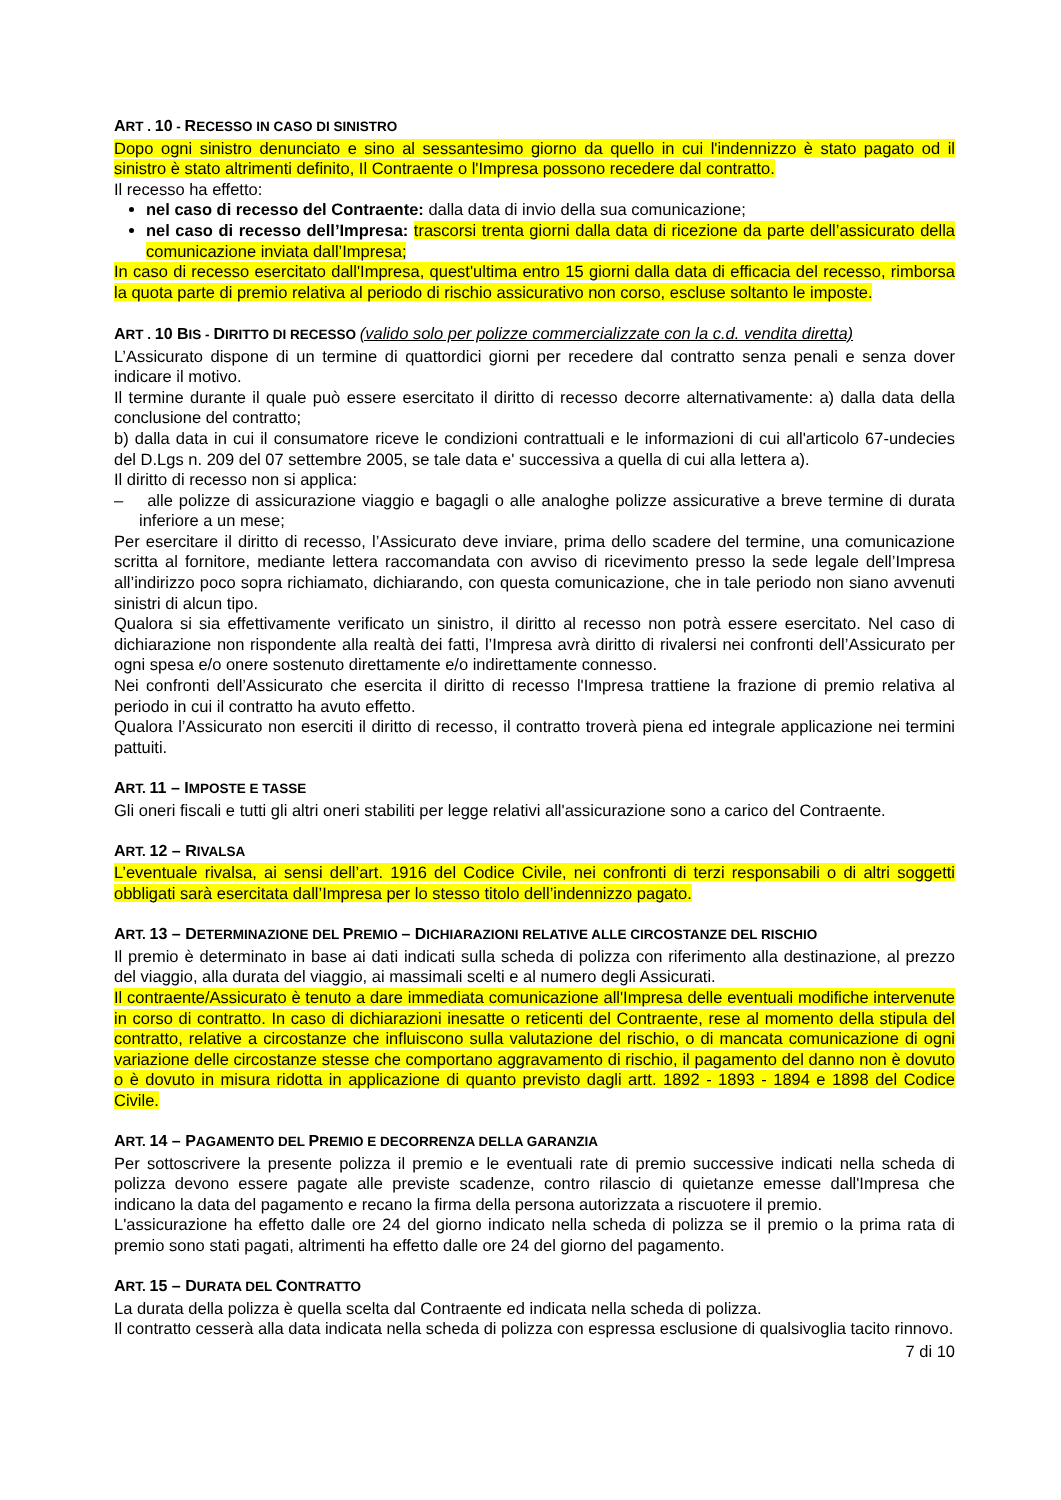ART . 10 - RECESSO IN CASO DI SINISTRO
Dopo ogni sinistro denunciato e sino al sessantesimo giorno da quello in cui l'indennizzo è stato pagato od il sinistro è stato altrimenti definito, Il Contraente o l'Impresa possono recedere dal contratto.
Il recesso ha effetto:
nel caso di recesso del Contraente: dalla data di invio della sua comunicazione;
nel caso di recesso dell’Impresa: trascorsi trenta giorni dalla data di ricezione da parte dell’assicurato della comunicazione inviata dall’Impresa;
In caso di recesso esercitato dall'Impresa, quest'ultima entro 15 giorni dalla data di efficacia del recesso, rimborsa la quota parte di premio relativa al periodo di rischio assicurativo non corso, escluse soltanto le imposte.
ART . 10 BIS - DIRITTO DI RECESSO (valido solo per polizze commercializzate con la c.d. vendita diretta)
L’Assicurato dispone di un termine di quattordici giorni per recedere dal contratto senza penali e senza dover indicare il motivo.
Il termine durante il quale può essere esercitato il diritto di recesso decorre alternativamente: a) dalla data della conclusione del contratto;
b) dalla data in cui il consumatore riceve le condizioni contrattuali e le informazioni di cui all'articolo 67-undecies del D.Lgs n. 209 del 07 settembre 2005, se tale data e' successiva a quella di cui alla lettera a).
Il diritto di recesso non si applica:
– alle polizze di assicurazione viaggio e bagagli o alle analoghe polizze assicurative a breve termine di durata inferiore a un mese;
Per esercitare il diritto di recesso, l’Assicurato deve inviare, prima dello scadere del termine, una comunicazione scritta al fornitore, mediante lettera raccomandata con avviso di ricevimento presso la sede legale dell’Impresa all’indirizzo poco sopra richiamato, dichiarando, con questa comunicazione, che in tale periodo non siano avvenuti sinistri di alcun tipo.
Qualora si sia effettivamente verificato un sinistro, il diritto al recesso non potrà essere esercitato. Nel caso di dichiarazione non rispondente alla realtà dei fatti, l’Impresa avrà diritto di rivalersi nei confronti dell’Assicurato per ogni spesa e/o onere sostenuto direttamente e/o indirettamente connesso.
Nei confronti dell’Assicurato che esercita il diritto di recesso l'Impresa trattiene la frazione di premio relativa al periodo in cui il contratto ha avuto effetto.
Qualora l’Assicurato non eserciti il diritto di recesso, il contratto troverà piena ed integrale applicazione nei termini pattuiti.
ART. 11 – IMPOSTE E TASSE
Gli oneri fiscali e tutti gli altri oneri stabiliti per legge relativi all'assicurazione sono a carico del Contraente.
ART. 12 – RIVALSA
L’eventuale rivalsa, ai sensi dell’art. 1916 del Codice Civile, nei confronti di terzi responsabili o di altri soggetti obbligati sarà esercitata dall’Impresa per lo stesso titolo dell’indennizzo pagato.
ART. 13 – DETERMINAZIONE DEL PREMIO – DICHIARAZIONI RELATIVE ALLE CIRCOSTANZE DEL RISCHIO
Il premio è determinato in base ai dati indicati sulla scheda di polizza con riferimento alla destinazione, al prezzo del viaggio, alla durata del viaggio, ai massimali scelti e al numero degli Assicurati.
Il contraente/Assicurato è tenuto a dare immediata comunicazione all'Impresa delle eventuali modifiche intervenute in corso di contratto. In caso di dichiarazioni inesatte o reticenti del Contraente, rese al momento della stipula del contratto, relative a circostanze che influiscono sulla valutazione del rischio, o di mancata comunicazione di ogni variazione delle circostanze stesse che comportano aggravamento di rischio, il pagamento del danno non è dovuto o è dovuto in misura ridotta in applicazione di quanto previsto dagli artt. 1892 - 1893 - 1894 e 1898 del Codice Civile.
ART. 14 – PAGAMENTO DEL PREMIO E DECORRENZA DELLA GARANZIA
Per sottoscrivere la presente polizza il premio e le eventuali rate di premio successive indicati nella scheda di polizza devono essere pagate alle previste scadenze, contro rilascio di quietanze emesse dall'Impresa che indicano la data del pagamento e recano la firma della persona autorizzata a riscuotere il premio.
L'assicurazione ha effetto dalle ore 24 del giorno indicato nella scheda di polizza se il premio o la prima rata di premio sono stati pagati, altrimenti ha effetto dalle ore 24 del giorno del pagamento.
ART. 15 – DURATA DEL CONTRATTO
La durata della polizza è quella scelta dal Contraente ed indicata nella scheda di polizza.
Il contratto cesserà alla data indicata nella scheda di polizza con espressa esclusione di qualsivoglia tacito rinnovo.
7 di 10